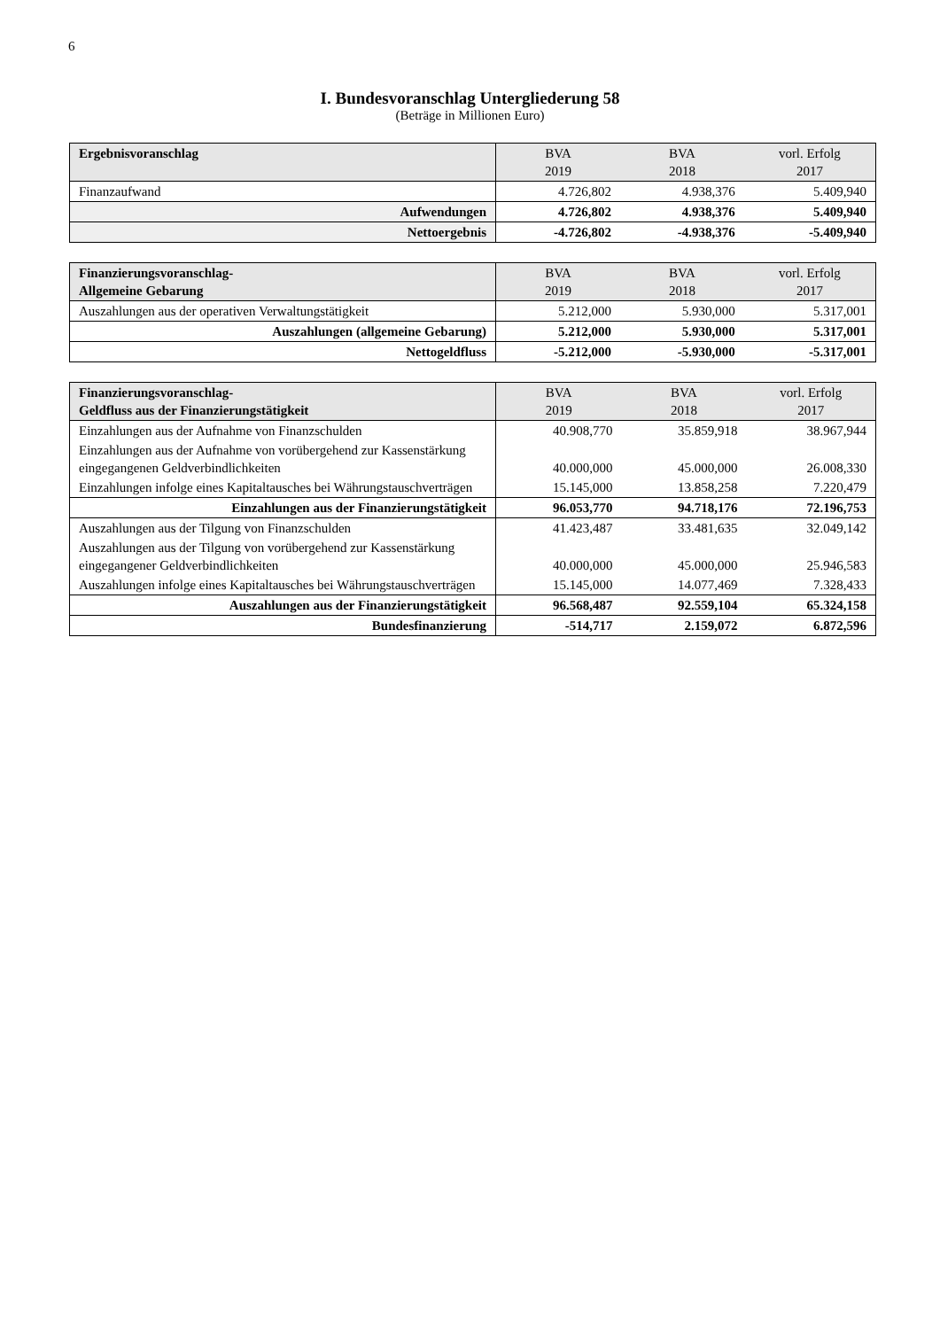6
I. Bundesvoranschlag Untergliederung 58
(Beträge in Millionen Euro)
| Ergebnisvoranschlag | BVA 2019 | BVA 2018 | vorl. Erfolg 2017 |
| --- | --- | --- | --- |
| Finanzaufwand | 4.726,802 | 4.938,376 | 5.409,940 |
| Aufwendungen | 4.726,802 | 4.938,376 | 5.409,940 |
| Nettoergebnis | -4.726,802 | -4.938,376 | -5.409,940 |
| Finanzierungsvoranschlag- Allgemeine Gebarung | BVA 2019 | BVA 2018 | vorl. Erfolg 2017 |
| --- | --- | --- | --- |
| Auszahlungen aus der operativen Verwaltungstätigkeit | 5.212,000 | 5.930,000 | 5.317,001 |
| Auszahlungen (allgemeine Gebarung) | 5.212,000 | 5.930,000 | 5.317,001 |
| Nettogeldfluss | -5.212,000 | -5.930,000 | -5.317,001 |
| Finanzierungsvoranschlag- Geldfluss aus der Finanzierungstätigkeit | BVA 2019 | BVA 2018 | vorl. Erfolg 2017 |
| --- | --- | --- | --- |
| Einzahlungen aus der Aufnahme von Finanzschulden | 40.908,770 | 35.859,918 | 38.967,944 |
| Einzahlungen aus der Aufnahme von vorübergehend zur Kassenstärkung eingegangenen Geldverbindlichkeiten | 40.000,000 | 45.000,000 | 26.008,330 |
| Einzahlungen infolge eines Kapitaltausches bei Währungstauschverträgen | 15.145,000 | 13.858,258 | 7.220,479 |
| Einzahlungen aus der Finanzierungstätigkeit | 96.053,770 | 94.718,176 | 72.196,753 |
| Auszahlungen aus der Tilgung von Finanzschulden | 41.423,487 | 33.481,635 | 32.049,142 |
| Auszahlungen aus der Tilgung von vorübergehend zur Kassenstärkung eingegangener Geldverbindlichkeiten | 40.000,000 | 45.000,000 | 25.946,583 |
| Auszahlungen infolge eines Kapitaltausches bei Währungstauschverträgen | 15.145,000 | 14.077,469 | 7.328,433 |
| Auszahlungen aus der Finanzierungstätigkeit | 96.568,487 | 92.559,104 | 65.324,158 |
| Bundesfinanzierung | -514,717 | 2.159,072 | 6.872,596 |